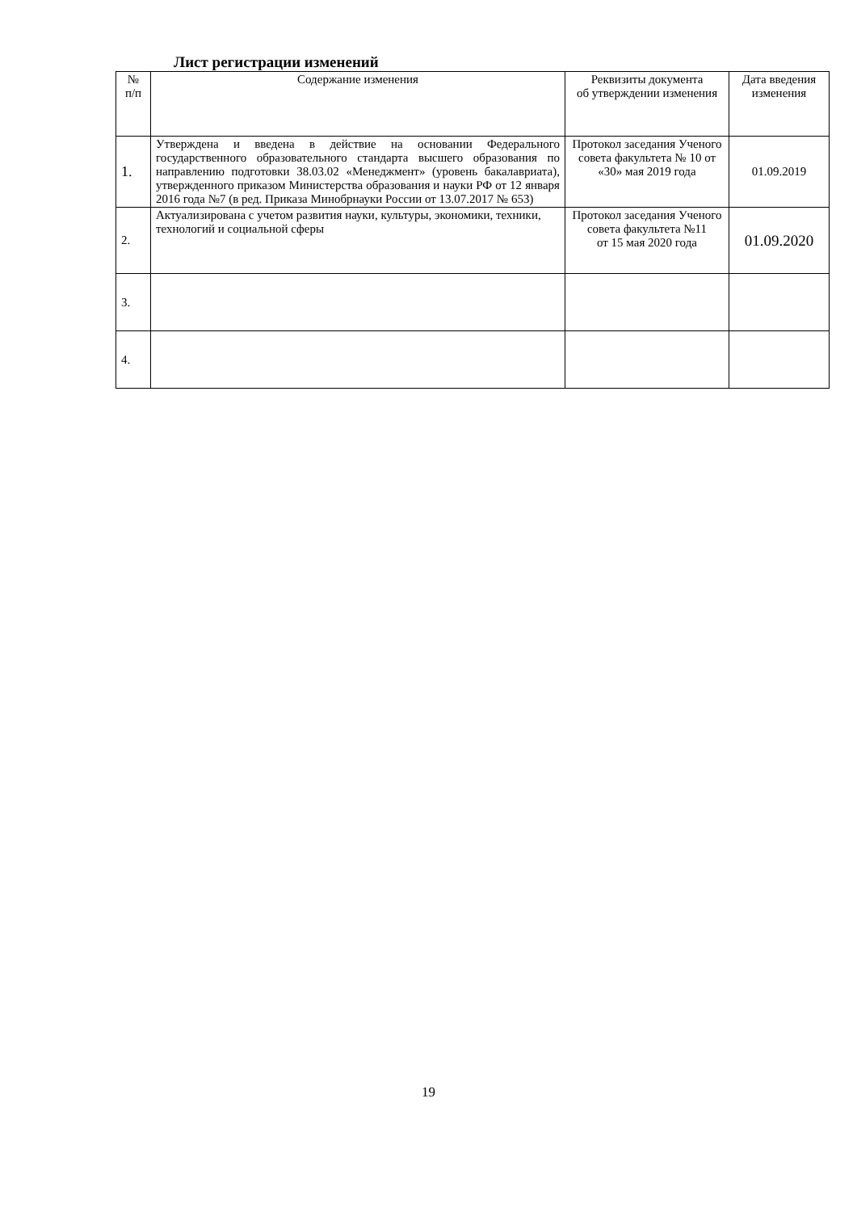Лист регистрации изменений
| № п/п | Содержание изменения | Реквизиты документа об утверждении изменения | Дата введения изменения |
| --- | --- | --- | --- |
| 1. | Утверждена и введена в действие на основании Федерального государственного образовательного стандарта высшего образования по направлению подготовки 38.03.02 «Менеджмент» (уровень бакалавриата), утвержденного приказом Министерства образования и науки РФ от 12 января 2016 года №7 (в ред. Приказа Минобрнауки России от 13.07.2017 № 653) | Протокол заседания Ученого совета факультета № 10 от «30» мая 2019 года | 01.09.2019 |
| 2. | Актуализирована с учетом развития науки, культуры, экономики, техники, технологий и социальной сферы | Протокол заседания Ученого совета факультета №11 от 15 мая 2020 года | 01.09.2020 |
| 3. | | | |
| 4. | | | |
19